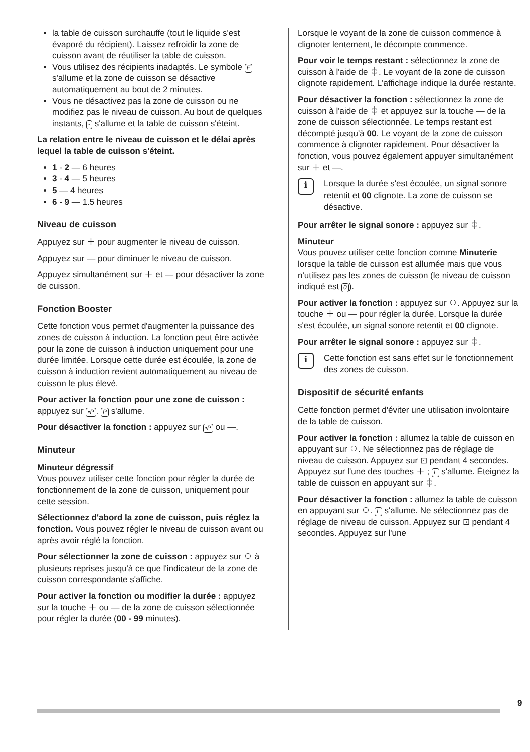la table de cuisson surchauffe (tout le liquide s'est évaporé du récipient). Laissez refroidir la zone de cuisson avant de réutiliser la table de cuisson.
Vous utilisez des récipients inadaptés. Le symbole F s'allume et la zone de cuisson se désactive automatiquement au bout de 2 minutes.
Vous ne désactivez pas la zone de cuisson ou ne modifiez pas le niveau de cuisson. Au bout de quelques instants, - s'allume et la table de cuisson s'éteint.
La relation entre le niveau de cuisson et le délai après lequel la table de cuisson s'éteint.
1 - 2 — 6 heures
3 - 4 — 5 heures
5 — 4 heures
6 - 9 — 1.5 heures
Niveau de cuisson
Appuyez sur ＋ pour augmenter le niveau de cuisson.
Appuyez sur — pour diminuer le niveau de cuisson.
Appuyez simultanément sur ＋ et — pour désactiver la zone de cuisson.
Fonction Booster
Cette fonction vous permet d'augmenter la puissance des zones de cuisson à induction. La fonction peut être activée pour la zone de cuisson à induction uniquement pour une durée limitée. Lorsque cette durée est écoulée, la zone de cuisson à induction revient automatiquement au niveau de cuisson le plus élevé.
Pour activer la fonction pour une zone de cuisson : appuyez sur •P. P s'allume.
Pour désactiver la fonction : appuyez sur •P ou —.
Minuteur
Minuteur dégressif
Vous pouvez utiliser cette fonction pour régler la durée de fonctionnement de la zone de cuisson, uniquement pour cette session.
Sélectionnez d'abord la zone de cuisson, puis réglez la fonction. Vous pouvez régler le niveau de cuisson avant ou après avoir réglé la fonction.
Pour sélectionner la zone de cuisson : appuyez sur ⏀ à plusieurs reprises jusqu'à ce que l'indicateur de la zone de cuisson correspondante s'affiche.
Pour activer la fonction ou modifier la durée : appuyez sur la touche ＋ ou — de la zone de cuisson sélectionnée pour régler la durée (00 - 99 minutes).
Lorsque le voyant de la zone de cuisson commence à clignoter lentement, le décompte commence.
Pour voir le temps restant : sélectionnez la zone de cuisson à l'aide de ⏀. Le voyant de la zone de cuisson clignote rapidement. L'affichage indique la durée restante.
Pour désactiver la fonction : sélectionnez la zone de cuisson à l'aide de ⏀ et appuyez sur la touche — de la zone de cuisson sélectionnée. Le temps restant est décompté jusqu'à 00. Le voyant de la zone de cuisson commence à clignoter rapidement. Pour désactiver la fonction, vous pouvez également appuyer simultanément sur ＋ et —.
i
Lorsque la durée s'est écoulée, un signal sonore retentit et 00 clignote. La zone de cuisson se désactive.
Pour arrêter le signal sonore : appuyez sur ⏀.
Minuteur
Vous pouvez utiliser cette fonction comme Minuterie lorsque la table de cuisson est allumée mais que vous n'utilisez pas les zones de cuisson (le niveau de cuisson indiqué est 0).
Pour activer la fonction : appuyez sur ⏀. Appuyez sur la touche ＋ ou — pour régler la durée. Lorsque la durée s'est écoulée, un signal sonore retentit et 00 clignote.
Pour arrêter le signal sonore : appuyez sur ⏀.
i
Cette fonction est sans effet sur le fonctionnement des zones de cuisson.
Dispositif de sécurité enfants
Cette fonction permet d'éviter une utilisation involontaire de la table de cuisson.
Pour activer la fonction : allumez la table de cuisson en appuyant sur ⏀. Ne sélectionnez pas de réglage de niveau de cuisson. Appuyez sur ⊡ pendant 4 secondes. Appuyez sur l'une des touches ＋ ; L s'allume. Éteignez la table de cuisson en appuyant sur ⏀.
Pour désactiver la fonction : allumez la table de cuisson en appuyant sur ⏀. L s'allume. Ne sélectionnez pas de réglage de niveau de cuisson. Appuyez sur ⊡ pendant 4 secondes. Appuyez sur l'une
9